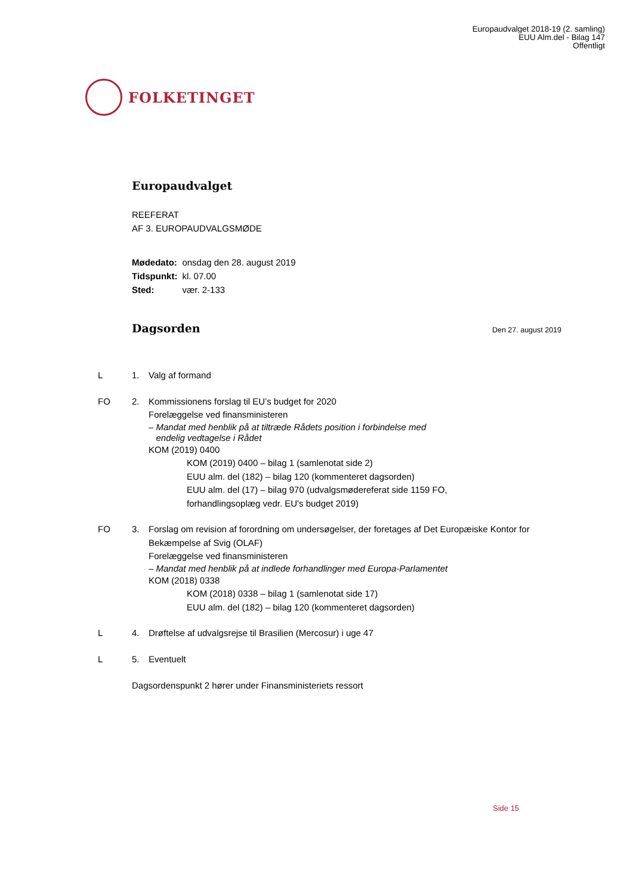Europaudvalget 2018-19 (2. samling)
EUU Alm.del - Bilag 147
Offentligt
FOLKETINGET
Europaudvalget
REEFERAT
AF 3. EUROPAUDVALGSMØDE
| Mødedato: | onsdag den 28. august 2019 |
| Tidspunkt: | kl. 07.00 |
| Sted: | vær. 2-133 |
Dagsorden
Den 27. august 2019
L 1. Valg af formand
FO 2. Kommissionens forslag til EU’s budget for 2020
Forelæggelse ved finansministeren
– Mandat med henblik på at tiltræde Rådets position i forbindelse med
endelig vedtagelse i Rådet
KOM (2019) 0400
KOM (2019) 0400 – bilag 1 (samlenotat side 2)
EUU alm. del (182) – bilag 120 (kommenteret dagsorden)
EUU alm. del (17) – bilag 970 (udvalgsmødereferat side 1159 FO,
forhandlingsoplæg vedr. EU's budget 2019)
FO 3. Forslag om revision af forordning om undersøgelser, der foretages af Det Europæiske Kontor for Bekæmpelse af Svig (OLAF)
Forelæggelse ved finansministeren
– Mandat med henblik på at indlede forhandlinger med Europa-Parlamentet
KOM (2018) 0338
KOM (2018) 0338 – bilag 1 (samlenotat side 17)
EUU alm. del (182) – bilag 120 (kommenteret dagsorden)
L 4. Drøftelse af udvalgsrejse til Brasilien (Mercosur) i uge 47
L 5. Eventuelt
Dagsordenspunkt 2 hører under Finansministeriets ressort
Side 15